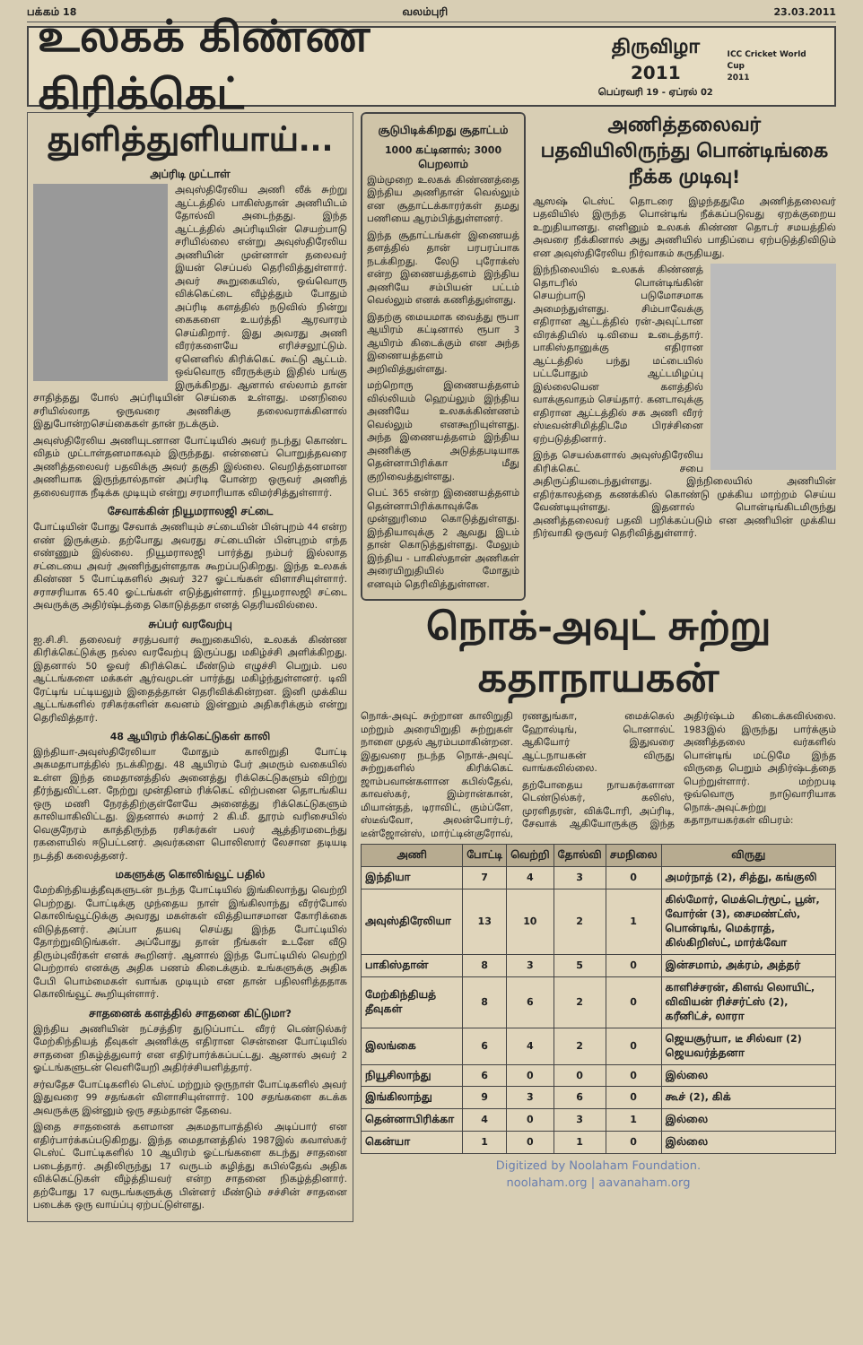பக்கம் 18 வலம்புரி 23.03.2011
உலகக் கிண்ண கிரிக்கெட்
திருவிழா 2011
பெப்ரவரி 19 - ஏப்ரல் 02
ICC Cricket World Cup
2011
துளித்துளியாய்...
அப்ரிடி முட்டாள்
அவுஸ்திரேலிய அணி லீக் சுற்று ஆட்டத்தில் பாகிஸ்தான் அணியிடம் தோல்வி அடைந்தது. இந்த ஆட்டத்தில் அப்ரிடியின் செயற்பாடு சரியில்லை என்று அவுஸ்திரேலிய அணியின் முன்னாள் தலைவர் இயன் செப்பல் தெரிவித்துள்ளார். அவர் கூறுகையில், ஒவ்வொரு விக்கெட்டை வீழ்த்தும் போதும் அப்ரிடி களத்தில் நடுவில் நின்று கைகளை உயர்த்தி ஆரவாரம் செய்கிறார். இது அவரது அணி வீரர்களையே எரிச்சலூட்டும். ஏனெனில் கிரிக்கெட் கூட்டு ஆட்டம். ஒவ்வொரு வீரருக்கும் இதில் பங்கு இருக்கிறது. ஆனால் எல்லாம் தான் சாதித்தது போல் அப்ரிடியின் செய்கை உள்ளது. மனநிலை சரியில்லாத ஒருவரை அணிக்கு தலைவராக்கினால் இதுபோன்றசெய்கைகள் தான் நடக்கும்.
அவுஸ்திரேலிய அணியுடனான போட்டியில் அவர் நடந்து கொண்ட விதம் முட்டாள்தனமாகவும் இருந்தது. என்னைப் பொறுத்தவரை அணித்தலைவர் பதவிக்கு அவர் தகுதி இல்லை. வெறித்தனமான அணியாக இருந்தால்தான் அப்ரிடி போன்ற ஒருவர் அணித் தலைவராக நீடிக்க முடியும் என்று சரமாரியாக விமர்சித்துள்ளார்.
சேவாக்கின் நியூமராலஜி சட்டை
போட்டியின் போது சேவாக் அணியும் சட்டையின் பின்புறம் 44 என்ற எண் இருக்கும். தற்போது அவரது சட்டையின் பின்புறம் எந்த எண்ணும் இல்லை. நியூமராலஜி பார்த்து நம்பர் இல்லாத சட்டையை அவர் அணிந்துள்ளதாக கூறப்படுகிறது. இந்த உலகக் கிண்ண 5 போட்டிகளில் அவர் 327 ஓட்டங்கள் விளாசியுள்ளார். சராசரியாக 65.40 ஓட்டங்கள் எடுத்துள்ளார். நியூமராலஜி சட்டை அவருக்கு அதிர்ஷ்டத்தை கொடுத்ததா எனத் தெரியவில்லை.
சுப்பர் வரவேற்பு
ஐ.சி.சி. தலைவர் சரத்பவார் கூறுகையில், உலகக் கிண்ண கிரிக்கெட்டுக்கு நல்ல வரவேற்பு இருப்பது மகிழ்ச்சி அளிக்கிறது. இதனால் 50 ஓவர் கிரிக்கெட் மீண்டும் எழுச்சி பெறும். பல ஆட்டங்களை மக்கள் ஆர்வமுடன் பார்த்து மகிழ்ந்துள்ளனர். டிவி ரேட்டிங் பட்டியலும் இதைத்தான் தெரிவிக்கின்றன. இனி முக்கிய ஆட்டங்களில் ரசிகர்களின் கவனம் இன்னும் அதிகரிக்கும் என்று தெரிவித்தார்.
48 ஆயிரம் ரிக்கெட்டுகள் காலி
இந்தியா-அவுஸ்திரேலியா மோதும் காலிறுதி போட்டி அகமதாபாத்தில் நடக்கிறது. 48 ஆயிரம் பேர் அமரும் வகையில் உள்ள இந்த மைதானத்தில் அனைத்து ரிக்கெட்டுகளும் விற்று தீர்ந்துவிட்டன. நேற்று முன்தினம் ரிக்கெட் விற்பனை தொடங்கிய ஒரு மணி நேரத்திற்குள்ளேயே அனைத்து ரிக்கெட்டுகளும் காலியாகிவிட்டது. இதனால் சுமார் 2 கி.மீ. தூரம் வரிசையில் வெகுநேரம் காத்திருந்த ரசிகர்கள் பலர் ஆத்திரமடைந்து ரகளையில் ஈடுபட்டனர். அவர்களை பொலிஸார் லேசான தடியடி நடத்தி கலைத்தனர்.
மகளுக்கு கொலிங்வூட் பதில்
மேற்கிந்தியத்தீவுகளுடன் நடந்த போட்டியில் இங்கிலாந்து வெற்றி பெற்றது. போட்டிக்கு முந்தைய நாள் இங்கிலாந்து வீரர்போல் கொலிங்வூட்டுக்கு அவரது மகள்கள் வித்தியாசமான கோரிக்கை விடுத்தனர். அப்பா தயவு செய்து இந்த போட்டியில் தோற்றுவிடுங்கள். அப்போது தான் நீங்கள் உடனே வீடு திரும்புவீர்கள் எனக் கூறினர். ஆனால் இந்த போட்டியில் வெற்றி பெற்றால் எனக்கு அதிக பணம் கிடைக்கும். உங்களுக்கு அதிக பேபி பொம்மைகள் வாங்க முடியும் என தான் பதிலளித்ததாக கொலிங்வூட் கூறியுள்ளார்.
சாதனைக் களத்தில் சாதனை கிட்டுமா?
இந்திய அணியின் நட்சத்திர துடுப்பாட்ட வீரர் டெண்டுல்கர் மேற்கிந்தியத் தீவுகள் அணிக்கு எதிரான சென்னை போட்டியில் சாதனை நிகழ்த்துவார் என எதிர்பார்க்கப்பட்டது. ஆனால் அவர் 2 ஓட்டங்களுடன் வெளியேறி அதிர்ச்சியளித்தார்.
சர்வதேச போட்டிகளில் டெஸ்ட் மற்றும் ஒருநாள் போட்டிகளில் அவர் இதுவரை 99 சதங்கள் விளாசியுள்ளார். 100 சதங்களை கடக்க அவருக்கு இன்னும் ஒரு சதம்தான் தேவை.
இதை சாதனைக் களமான அகமதாபாத்தில் அடிப்பார் என எதிர்பார்க்கப்படுகிறது. இந்த மைதானத்தில் 1987இல் கவாஸ்கர் டெஸ்ட் போட்டிகளில் 10 ஆயிரம் ஓட்டங்களை கடந்து சாதனை படைத்தார். அதிலிருந்து 17 வருடம் கழித்து கபில்தேவ் அதிக விக்கெட்டுகள் வீழ்த்தியவர் என்ற சாதனை நிகழ்த்தினார். தற்போது 17 வருடங்களுக்கு பின்னர் மீண்டும் சச்சின் சாதனை படைக்க ஒரு வாய்ப்பு ஏற்பட்டுள்ளது.
சூடுபிடிக்கிறது சூதாட்டம்
1000 கட்டினால்; 3000 பெறலாம்
இம்முறை உலகக் கிண்ணத்தை இந்திய அணிதான் வெல்லும் என சூதாட்டக்காரர்கள் தமது பணியை ஆரம்பித்துள்ளனர்.
இந்த சூதாட்டங்கள் இணையத் தளத்தில் தான் பரபரப்பாக நடக்கிறது. லேடு புரோக்ஸ் என்ற இணையத்தளம் இந்திய அணியே சம்பியன் பட்டம் வெல்லும் எனக் கணித்துள்ளது.
இதற்கு மையமாக வைத்து ரூபா ஆயிரம் கட்டினால் ரூபா 3 ஆயிரம் கிடைக்கும் என அந்த இணையத்தளம் அறிவித்துள்ளது.
மற்றொரு இணையத்தளம் வில்லியம் ஹெய்லும் இந்திய அணியே உலகக்கிண்ணம் வெல்லும் எனகூறியுள்ளது. அந்த இணையத்தளம் இந்திய அணிக்கு அடுத்தபடியாக தென்னாபிரிக்கா மீது குறிவைத்துள்ளது.
பெட் 365 என்ற இணையத்தளம் தென்னாபிரிக்காவுக்கே முன்னுரிமை கொடுத்துள்ளது. இந்தியாவுக்கு 2 ஆவது இடம் தான் கொடுத்துள்ளது. மேலும் இந்திய - பாகிஸ்தான் அணிகள் அரையிறுதியில் மோதும் எனவும் தெரிவித்துள்ளன.
அணித்தலைவர் பதவியிலிருந்து பொன்டிங்கை நீக்க முடிவு!
ஆஸஷ் டெஸ்ட் தொடரை இழந்ததுமே அணித்தலைவர் பதவியில் இருந்த பொன்டிங் நீக்கப்படுவது ஏறக்குறைய உறுதியானது. எனினும் உலகக் கிண்ண தொடர் சமயத்தில் அவரை நீக்கினால் அது அணியில் பாதிப்பை ஏற்படுத்திவிடும் என அவுஸ்திரேலிய நிர்வாகம் கருதியது.
இந்நிலையில் உலகக் கிண்ணத் தொடரில் பொன்டிங்கின் செயற்பாடு படுமோசமாக அமைந்துள்ளது. சிம்பாவேக்கு எதிரான ஆட்டத்தில் ரன்-அவுட்டான விரக்தியில் டி.வியை உடைத்தார். பாகிஸ்தானுக்கு எதிரான ஆட்டத்தில் பந்து மட்டையில் பட்டபோதும் ஆட்டமிழப்பு இல்லையென களத்தில் வாக்குவாதம் செய்தார். கனடாவுக்கு எதிரான ஆட்டத்தில் சக அணி வீரர் ஸ்டீவன்சிமித்திடமே பிரச்சினை ஏற்படுத்தினார்.
இந்த செயல்களால் அவுஸ்திரேலிய கிரிக்கெட் சபை அதிருப்தியடைந்துள்ளது. இந்நிலையில் அணியின் எதிர்காலத்தை கணக்கில் கொண்டு முக்கிய மாற்றம் செய்ய வேண்டியுள்ளது. இதனால் பொன்டிங்கிடமிருந்து அணித்தலைவர் பதவி பறிக்கப்படும் என அணியின் முக்கிய நிர்வாகி ஒருவர் தெரிவித்துள்ளார்.
நொக்-அவுட் சுற்று கதாநாயகன்
நொக்-அவுட் சுற்றான காலிறுதி மற்றும் அரையிறுதி சுற்றுகள் நாளை முதல் ஆரம்பமாகின்றன. இதுவரை நடந்த நொக்-அவுட் சுற்றுகளில் கிரிக்கெட் ஜாம்பவான்களான கபில்தேவ், காவஸ்கர், இம்ரான்கான், மியான்தத், டிராவிட், கும்ப்ளே, ஸ்டீவ்வோ, அலன்போர்டர், டீன்ஜோன்ஸ், மார்ட்டின்குரோவ், ரணதுங்கா, மைக்கெல் ஹோல்டிங், டொனால்ட் ஆகியோர் இதுவரை ஆட்டநாயகன் விருது வாங்கவில்லை.
தற்போதைய நாயகர்களான டெண்டுல்கர், கலிஸ், முரளிதரன், விக்டோரி, அப்ரிடி, சேவாக் ஆகியோருக்கு இந்த அதிர்ஷ்டம் கிடைக்கவில்லை. 1983இல் இருந்து பார்க்கும் அணித்தலை வர்களில் பொன்டிங் மட்டுமே இந்த விருதை பெறும் அதிர்ஷ்டத்தை பெற்றுள்ளார். மற்றபடி ஒவ்வொரு நாடுவாரியாக நொக்-அவுட்சுற்று கதாநாயகர்கள் விபரம்:
| அணி | போட்டி | வெற்றி | தோல்வி | சமநிலை | விருது |
| --- | --- | --- | --- | --- | --- |
| இந்தியா | 7 | 4 | 3 | 0 | அமர்நாத் (2), சித்து, கங்குலி |
| அவுஸ்திரேலியா | 13 | 10 | 2 | 1 | கில்மோர், மெக்டெர்மூட், பூன், வோர்ன் (3), சைமண்ட்ஸ், பொன்டிங், மெக்ராத், கில்கிறிஸ்ட், மார்க்வோ |
| பாகிஸ்தான் | 8 | 3 | 5 | 0 | இன்சமாம், அக்ரம், அத்தர் |
| மேற்கிந்தியத் தீவுகள் | 8 | 6 | 2 | 0 | காளிச்சரன், கிளவ் லொயிட், விவியன் ரிச்சர்ட்ஸ் (2), கரீனிட்ச், லாரா |
| இலங்கை | 6 | 4 | 2 | 0 | ஜெயசூர்யா, டீ சில்வா (2) ஜெயவர்த்தனா |
| நியூசிலாந்து | 6 | 0 | 0 | 0 | இல்லை |
| இங்கிலாந்து | 9 | 3 | 6 | 0 | கூச் (2), கிக் |
| தென்னாபிரிக்கா | 4 | 0 | 3 | 1 | இல்லை |
| கென்யா | 1 | 0 | 1 | 0 | இல்லை |
Digitized by Noolaham Foundation.
noolaham.org | aavanaham.org